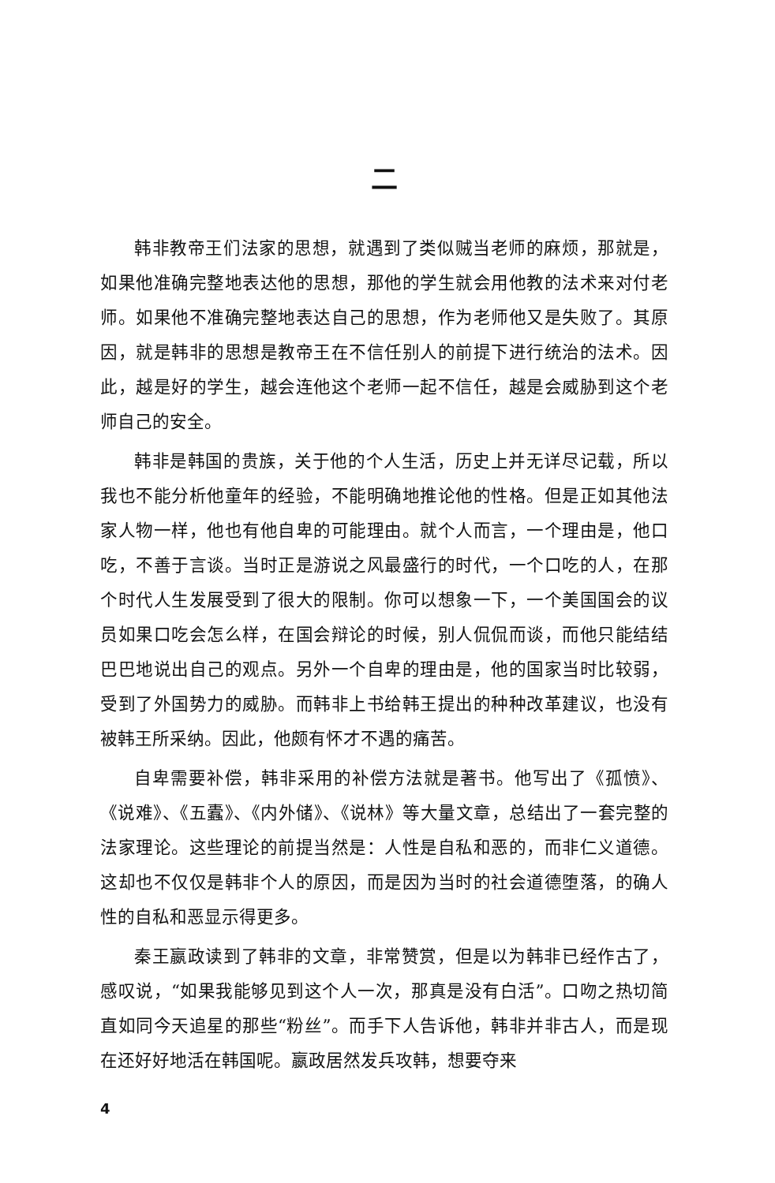二
韩非教帝王们法家的思想，就遇到了类似贼当老师的麻烦，那就是，如果他准确完整地表达他的思想，那他的学生就会用他教的法术来对付老师。如果他不准确完整地表达自己的思想，作为老师他又是失败了。其原因，就是韩非的思想是教帝王在不信任别人的前提下进行统治的法术。因此，越是好的学生，越会连他这个老师一起不信任，越是会威胁到这个老师自己的安全。
韩非是韩国的贵族，关于他的个人生活，历史上并无详尽记载，所以我也不能分析他童年的经验，不能明确地推论他的性格。但是正如其他法家人物一样，他也有他自卑的可能理由。就个人而言，一个理由是，他口吃，不善于言谈。当时正是游说之风最盛行的时代，一个口吃的人，在那个时代人生发展受到了很大的限制。你可以想象一下，一个美国国会的议员如果口吃会怎么样，在国会辩论的时候，别人侃侃而谈，而他只能结结巴巴地说出自己的观点。另外一个自卑的理由是，他的国家当时比较弱，受到了外国势力的威胁。而韩非上书给韩王提出的种种改革建议，也没有被韩王所采纳。因此，他颇有怀才不遇的痛苦。
自卑需要补偿，韩非采用的补偿方法就是著书。他写出了《孤愤》、《说难》、《五蠹》、《内外储》、《说林》等大量文章，总结出了一套完整的法家理论。这些理论的前提当然是：人性是自私和恶的，而非仁义道德。这却也不仅仅是韩非个人的原因，而是因为当时的社会道德堕落，的确人性的自私和恶显示得更多。
秦王嬴政读到了韩非的文章，非常赞赏，但是以为韩非已经作古了，感叹说，“如果我能够见到这个人一次，那真是没有白活”。口吻之热切简直如同今天追星的那些“粉丝”。而手下人告诉他，韩非并非古人，而是现在还好好地活在韩国呢。嬴政居然发兵攻韩，想要夺来
4